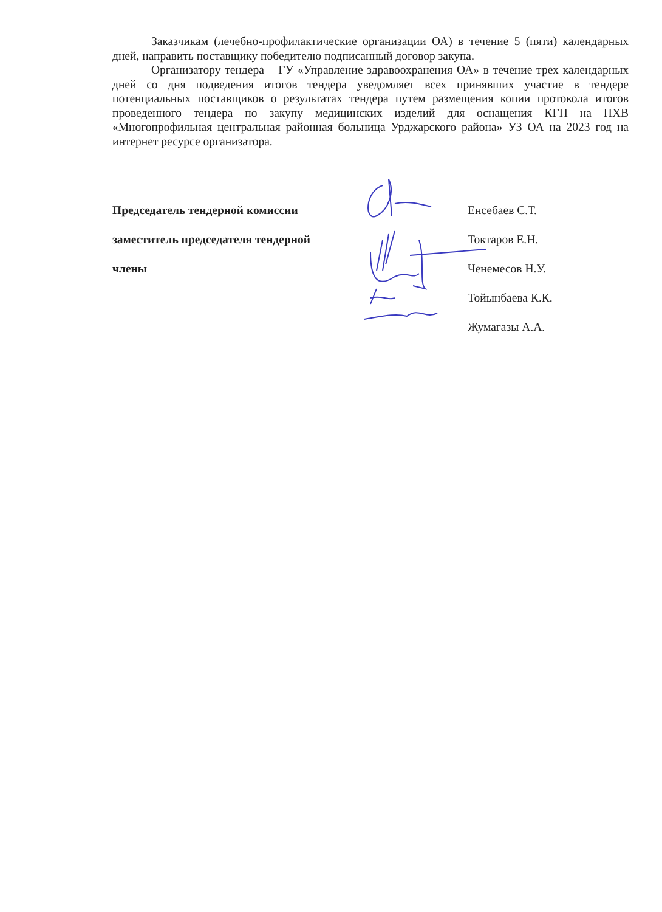Заказчикам (лечебно-профилактические организации ОА) в течение 5 (пяти) календарных дней, направить поставщику победителю подписанный договор закупа.
Организатору тендера – ГУ «Управление здравоохранения ОА» в течение трех календарных дней со дня подведения итогов тендера уведомляет всех принявших участие в тендере потенциальных поставщиков о результатах тендера путем размещения копии протокола итогов проведенного тендера по закупу медицинских изделий для оснащения КГП на ПХВ «Многопрофильная центральная районная больница Урджарского района» УЗ ОА на 2023 год на интернет ресурсе организатора.
Председатель тендерной комиссии Енсебаев С.Т.
заместитель председателя тендерной Токтаров Е.Н.
члены Ченемесов Н.У.
Тойынбаева К.К.
Жумагазы А.А.